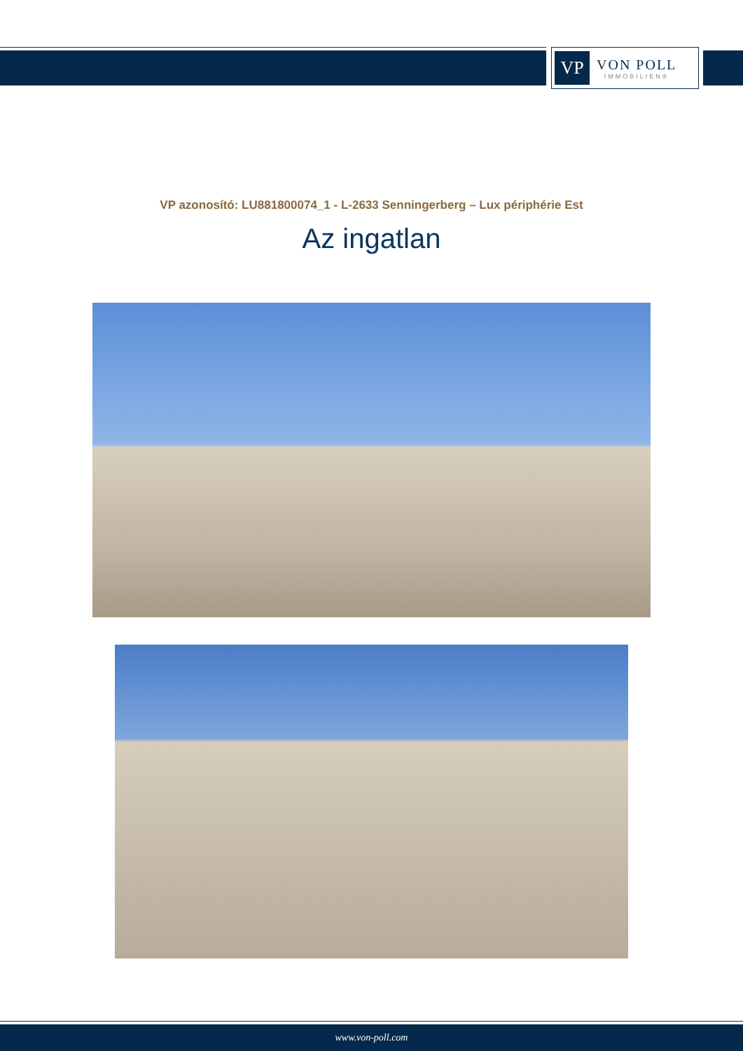VP
VON POLL
IMMOBILIEN®
VP azonosító: LU881800074_1 - L-2633 Senningerberg – Lux périphérie Est
Az ingatlan
www.von-poll.com